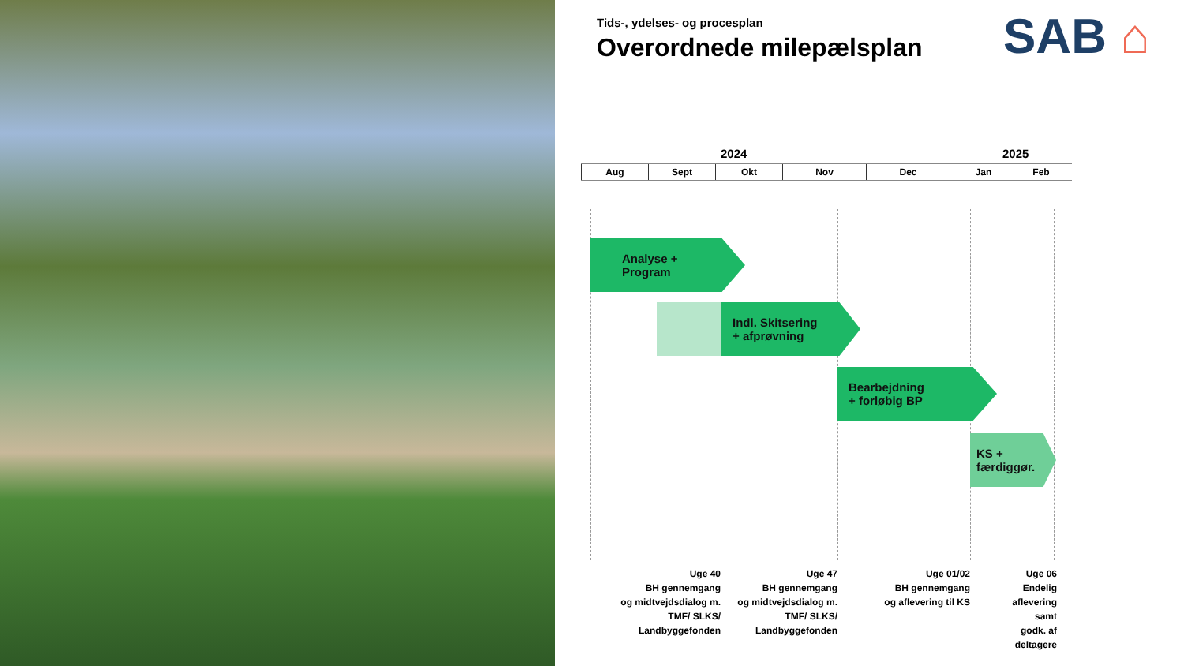Tids-, ydelses- og procesplan
Overordnede milepælsplan SAB ⌂
2024 2025
Aug Sept Okt Nov Dec Jan Feb
Analyse +
Program
Indl. Skitsering
+ afprøvning
Bearbejdning
+ forløbig BP
KS +
færdiggør.
Uge 40
BH gennemgang
og midtvejdsdialog m.
TMF/ SLKS/
Landbyggefonden
Uge 47
BH gennemgang
og midtvejdsdialog m.
TMF/ SLKS/
Landbyggefonden
Uge 01/02
BH gennemgang
og aflevering til KS
Uge 06
Endelig
aflevering
samt
godk. af
deltagere